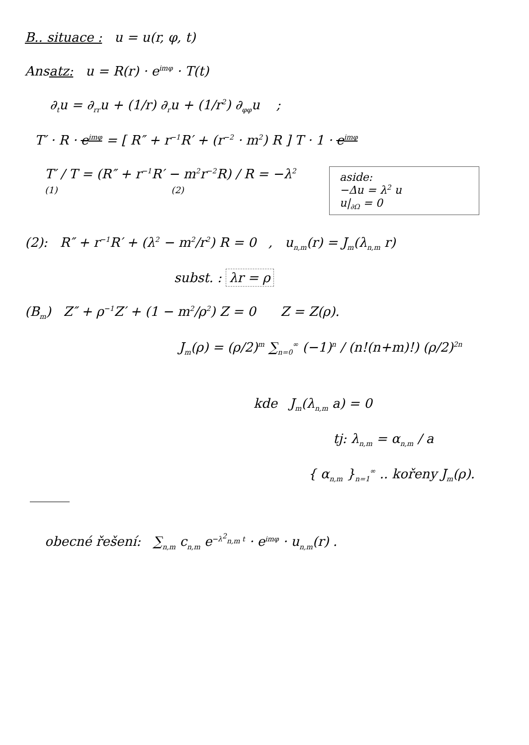B.. situace : u = u(r, φ, t)
Ansatz: u = R(r) · e<sup>imφ</sup> · T(t)
∂<sub>t</sub>u = ∂<sub>rr</sub>u + (1/r) ∂<sub>r</sub>u + (1/r<sup>2</sup>) ∂<sub>φφ</sub>u ;
T′ · R · e<sup>imφ</sup> = [ R″ + r<sup>−1</sup>R′ + (r<sup>−2</sup> · m<sup>2</sup>) R ] T · 1 · e<sup>imφ</sup>
aside:
−Δu = λ<sup>2</sup> u
u|<sub>∂Ω</sub> = 0
T′ / T = (R″ + r<sup>−1</sup>R′ − m<sup>2</sup>r<sup>−2</sup>R) / R = −λ<sup>2</sup>
(1) (2)
(2): R″ + r<sup>−1</sup>R′ + (λ<sup>2</sup> − m<sup>2</sup>/r<sup>2</sup>) R = 0 , u<sub>n,m</sub>(r) = J<sub>m</sub>(λ<sub>n,m</sub> r)
subst. : λr = ρ
(B<sub>m</sub>) Z″ + ρ<sup>−1</sup>Z′ + (1 − m<sup>2</sup>/ρ<sup>2</sup>) Z = 0 Z = Z(ρ).
J<sub>m</sub>(ρ) = (ρ/2)<sup>m</sup> ∑<sub>n=0</sub><sup>∞</sup> (−1)<sup>n</sup> / (n!(n+m)!) (ρ/2)<sup>2n</sup>
kde J<sub>m</sub>(λ<sub>n,m</sub> a) = 0
tj: λ<sub>n,m</sub> = α<sub>n,m</sub> / a
{ α<sub>n,m</sub> }<sub>n=1</sub><sup>∞</sup> .. kořeny J<sub>m</sub>(ρ).
obecné řešení: ∑<sub>n,m</sub> c<sub>n,m</sub> e<sup>−λ<sup>2</sup><sub>n,m</sub> t</sup> · e<sup>imφ</sup> · u<sub>n,m</sub>(r) .